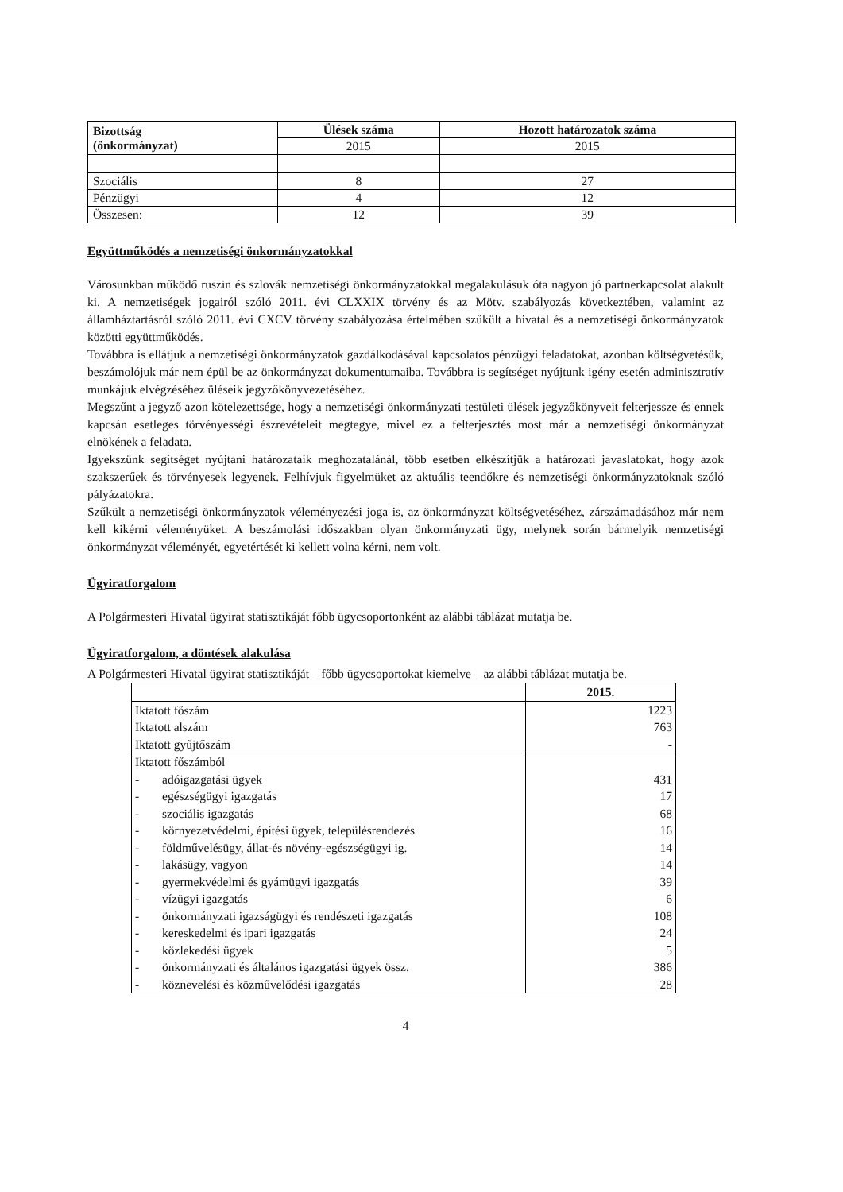| Bizottság (önkormányzat) | Ülések száma | Hozott határozatok száma |
| --- | --- | --- |
| | 2015 | 2015 |
| Szociális | 8 | 27 |
| Pénzügyi | 4 | 12 |
| Összesen: | 12 | 39 |
Együttműködés a nemzetiségi önkormányzatokkal
Városunkban működő ruszin és szlovák nemzetiségi önkormányzatokkal megalakulásuk óta nagyon jó partnerkapcsolat alakult ki. A nemzetiségek jogairól szóló 2011. évi CLXXIX törvény és az Mötv. szabályozás következtében, valamint az államháztartásról szóló 2011. évi CXCV törvény szabályozása értelmében szűkült a hivatal és a nemzetiségi önkormányzatok közötti együttműködés.
Továbbra is ellátjuk a nemzetiségi önkormányzatok gazdálkodásával kapcsolatos pénzügyi feladatokat, azonban költségvetésük, beszámolójuk már nem épül be az önkormányzat dokumentumaiba. Továbbra is segítséget nyújtunk igény esetén adminisztratív munkájuk elvégzéséhez üléseik jegyzőkönyvezetéséhez.
Megszűnt a jegyző azon kötelezettsége, hogy a nemzetiségi önkormányzati testületi ülések jegyzőkönyveit felterjessze és ennek kapcsán esetleges törvényességi észrevételeit megtegye, mivel ez a felterjesztés most már a nemzetiségi önkormányzat elnökének a feladata.
Igyekszünk segítséget nyújtani határozataik meghozatalánál, több esetben elkészítjük a határozati javaslatokat, hogy azok szakszerűek és törvényesek legyenek. Felhívjuk figyelmüket az aktuális teendőkre és nemzetiségi önkormányzatoknak szóló pályázatokra.
Szűkült a nemzetiségi önkormányzatok véleményezési joga is, az önkormányzat költségvetéséhez, zárszámadásához már nem kell kikérni véleményüket. A beszámolási időszakban olyan önkormányzati ügy, melynek során bármelyik nemzetiségi önkormányzat véleményét, egyetértését ki kellett volna kérni, nem volt.
Ügyiratforgalom
A Polgármesteri Hivatal ügyirat statisztikáját főbb ügycsoportonként az alábbi táblázat mutatja be.
Ügyiratforgalom, a döntések alakulása
A Polgármesteri Hivatal ügyirat statisztikáját – főbb ügycsoportokat kiemelve – az alábbi táblázat mutatja be.
| | 2015. |
| Iktatott főszám | 1223 |
| Iktatott alszám | 763 |
| Iktatott gyűjtőszám | - |
| Iktatott főszámból | |
| - adóigazgatási ügyek | 431 |
| - egészségügyi igazgatás | 17 |
| - szociális igazgatás | 68 |
| - környezetvédelmi, építési ügyek, településrendezés | 16 |
| - földművelésügy, állat-és növény-egészségügyi ig. | 14 |
| - lakásügy, vagyon | 14 |
| - gyermekvédelmi és gyámügyi igazgatás | 39 |
| - vízügyi igazgatás | 6 |
| - önkormányzati igazságügyi és rendészeti igazgatás | 108 |
| - kereskedelmi és ipari igazgatás | 24 |
| - közlekedési ügyek | 5 |
| - önkormányzati és általános igazgatási ügyek össz. | 386 |
| - köznevelési és közművelődési igazgatás | 28 |
4